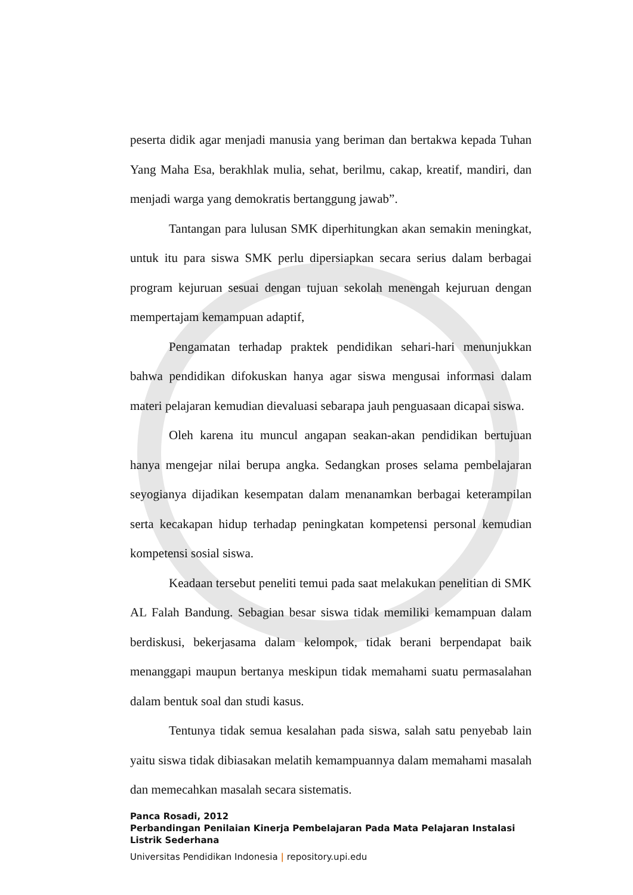peserta didik agar menjadi manusia yang beriman dan bertakwa kepada Tuhan Yang Maha Esa, berakhlak mulia, sehat, berilmu, cakap, kreatif, mandiri, dan menjadi warga yang demokratis bertanggung jawab”.
Tantangan para lulusan SMK diperhitungkan akan semakin meningkat, untuk itu para siswa SMK perlu dipersiapkan secara serius dalam berbagai program kejuruan sesuai dengan tujuan sekolah menengah kejuruan dengan mempertajam kemampuan adaptif,
Pengamatan terhadap praktek pendidikan sehari-hari menunjukkan bahwa pendidikan difokuskan hanya agar siswa mengusai informasi dalam materi pelajaran kemudian dievaluasi sebarapa jauh penguasaan dicapai siswa.
Oleh karena itu muncul angapan seakan-akan pendidikan bertujuan hanya mengejar nilai berupa angka. Sedangkan proses selama pembelajaran seyogianya dijadikan kesempatan dalam menanamkan berbagai keterampilan serta kecakapan hidup terhadap peningkatan kompetensi personal kemudian kompetensi sosial siswa.
Keadaan tersebut peneliti temui pada saat melakukan penelitian di SMK AL Falah Bandung. Sebagian besar siswa tidak memiliki kemampuan dalam berdiskusi, bekerjasama dalam kelompok, tidak berani berpendapat baik menanggapi maupun bertanya meskipun tidak memahami suatu permasalahan dalam bentuk soal dan studi kasus.
Tentunya tidak semua kesalahan pada siswa, salah satu penyebab lain yaitu siswa tidak dibiasakan melatih kemampuannya dalam memahami masalah dan memecahkan masalah secara sistematis.
Panca Rosadi, 2012
Perbandingan Penilaian Kinerja Pembelajaran Pada Mata Pelajaran Instalasi Listrik Sederhana
Universitas Pendidikan Indonesia | repository.upi.edu